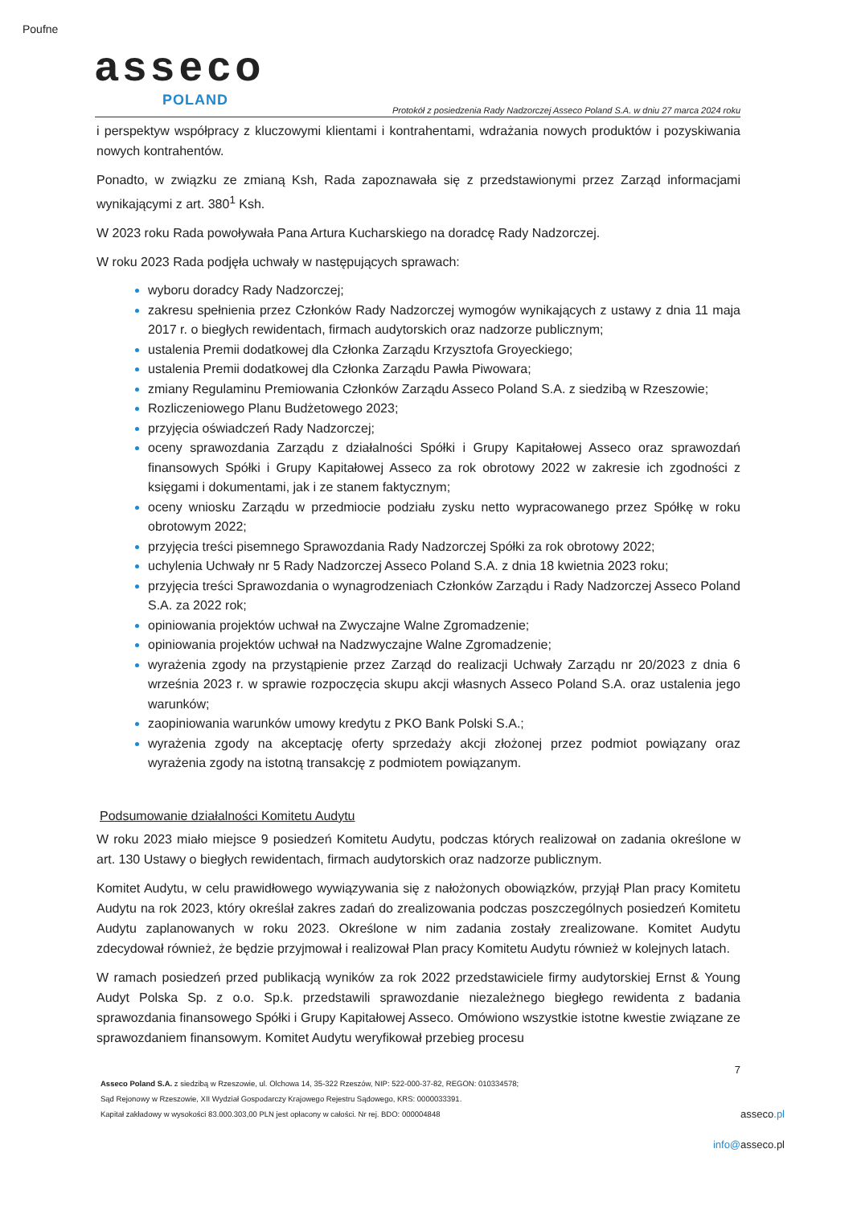Poufne
asseco
POLAND
Protokół z posiedzenia Rady Nadzorczej Asseco Poland S.A. w dniu 27 marca 2024 roku
i perspektyw współpracy z kluczowymi klientami i kontrahentami, wdrażania nowych produktów i pozyskiwania nowych kontrahentów.
Ponadto, w związku ze zmianą Ksh, Rada zapoznawała się z przedstawionymi przez Zarząd informacjami wynikającymi z art. 380<sup>1</sup> Ksh.
W 2023 roku Rada powoływała Pana Artura Kucharskiego na doradcę Rady Nadzorczej.
W roku 2023 Rada podjęła uchwały w następujących sprawach:
wyboru doradcy Rady Nadzorczej;
zakresu spełnienia przez Członków Rady Nadzorczej wymogów wynikających z ustawy z dnia 11 maja 2017 r. o biegłych rewidentach, firmach audytorskich oraz nadzorze publicznym;
ustalenia Premii dodatkowej dla Członka Zarządu Krzysztofa Groyeckiego;
ustalenia Premii dodatkowej dla Członka Zarządu Pawła Piwowara;
zmiany Regulaminu Premiowania Członków Zarządu Asseco Poland S.A. z siedzibą w Rzeszowie;
Rozliczeniowego Planu Budżetowego 2023;
przyjęcia oświadczeń Rady Nadzorczej;
oceny sprawozdania Zarządu z działalności Spółki i Grupy Kapitałowej Asseco oraz sprawozdań finansowych Spółki i Grupy Kapitałowej Asseco za rok obrotowy 2022 w zakresie ich zgodności z księgami i dokumentami, jak i ze stanem faktycznym;
oceny wniosku Zarządu w przedmiocie podziału zysku netto wypracowanego przez Spółkę w roku obrotowym 2022;
przyjęcia treści pisemnego Sprawozdania Rady Nadzorczej Spółki za rok obrotowy 2022;
uchylenia Uchwały nr 5 Rady Nadzorczej Asseco Poland S.A. z dnia 18 kwietnia 2023 roku;
przyjęcia treści Sprawozdania o wynagrodzeniach Członków Zarządu i Rady Nadzorczej Asseco Poland S.A. za 2022 rok;
opiniowania projektów uchwał na Zwyczajne Walne Zgromadzenie;
opiniowania projektów uchwał na Nadzwyczajne Walne Zgromadzenie;
wyrażenia zgody na przystąpienie przez Zarząd do realizacji Uchwały Zarządu nr 20/2023 z dnia 6 września 2023 r. w sprawie rozpoczęcia skupu akcji własnych Asseco Poland S.A. oraz ustalenia jego warunków;
zaopiniowania warunków umowy kredytu z PKO Bank Polski S.A.;
wyrażenia zgody na akceptację oferty sprzedaży akcji złożonej przez podmiot powiązany oraz wyrażenia zgody na istotną transakcję z podmiotem powiązanym.
Podsumowanie działalności Komitetu Audytu
W roku 2023 miało miejsce 9 posiedzeń Komitetu Audytu, podczas których realizował on zadania określone w art. 130 Ustawy o biegłych rewidentach, firmach audytorskich oraz nadzorze publicznym.
Komitet Audytu, w celu prawidłowego wywiązywania się z nałożonych obowiązków, przyjął Plan pracy Komitetu Audytu na rok 2023, który określał zakres zadań do zrealizowania podczas poszczególnych posiedzeń Komitetu Audytu zaplanowanych w roku 2023. Określone w nim zadania zostały zrealizowane. Komitet Audytu zdecydował również, że będzie przyjmował i realizował Plan pracy Komitetu Audytu również w kolejnych latach.
W ramach posiedzeń przed publikacją wyników za rok 2022 przedstawiciele firmy audytorskiej Ernst & Young Audyt Polska Sp. z o.o. Sp.k. przedstawili sprawozdanie niezależnego biegłego rewidenta z badania sprawozdania finansowego Spółki i Grupy Kapitałowej Asseco. Omówiono wszystkie istotne kwestie związane ze sprawozdaniem finansowym. Komitet Audytu weryfikował przebieg procesu
7
Asseco Poland S.A. z siedzibą w Rzeszowie, ul. Olchowa 14, 35-322 Rzeszów, NIP: 522-000-37-82, REGON: 010334578;
Sąd Rejonowy w Rzeszowie, XII Wydział Gospodarczy Krajowego Rejestru Sądowego, KRS: 0000033391.
Kapitał zakładowy w wysokości 83.000.303,00 PLN jest opłacony w całości. Nr rej. BDO: 000004848
asseco.pl
info@asseco.pl